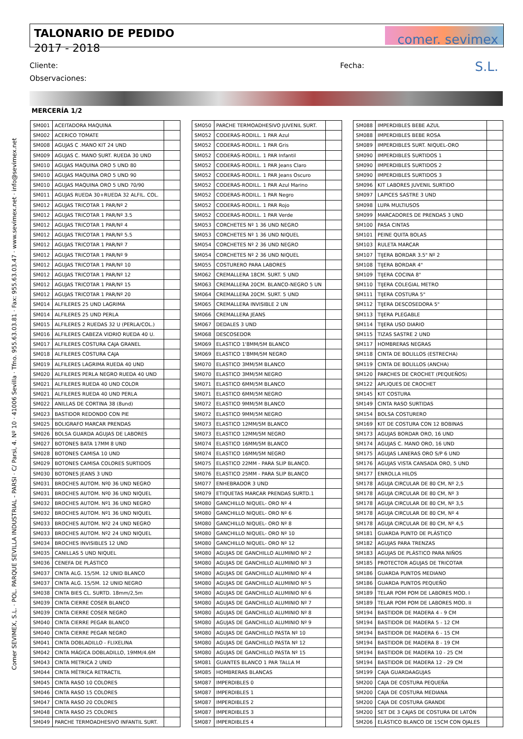Comer SEVIMEX, S.L. · POL. PARQUE SEVILLA INDUSTRIAL - PARSI · C/ Parsi, 4. Nº 10 · 41006 Sevilla · Tfno. 955.63.03.81 · Fax: 955.63.03.47 · www.sevimex.net · info@sevimex.net
TALONARIO DE PEDIDO
2017 - 2018
comer. sevimex S.L.
Cliente: Fecha:
Observaciones:
MERCERÍA 1/2
| SM001 | ACEITADORA MAQUINA | |
| SM002 | ACERICO TOMATE | |
| SM008 | AGUJAS C .MANO KIT 24 UND | |
| SM009 | AGUJAS C. MANO SURT. RUEDA 30 UND | |
| SM010 | AGUJAS MAQUINA ORO 5 UND 80 | |
| SM010 | AGUJAS MAQUINA ORO 5 UND 90 | |
| SM010 | AGUJAS MAQUINA ORO 5 UND 70/90 | |
| SM011 | AGUJAS RUEDA 30+RUEDA 32 ALFIL. COL. | |
| SM012 | AGUJAS TRICOTAR 1 PAR/Nº 2 | |
| SM012 | AGUJAS TRICOTAR 1 PAR/Nº 3.5 | |
| SM012 | AGUJAS TRICOTAR 1 PAR/Nº 4 | |
| SM012 | AGUJAS TRICOTAR 1 PAR/Nº 5.5 | |
| SM012 | AGUJAS TRICOTAR 1 PAR/Nº 7 | |
| SM012 | AGUJAS TRICOTAR 1 PAR/Nº 9 | |
| SM012 | AGUJAS TRICOTAR 1 PAR/Nº 10 | |
| SM012 | AGUJAS TRICOTAR 1 PAR/Nº 12 | |
| SM012 | AGUJAS TRICOTAR 1 PAR/Nº 15 | |
| SM012 | AGUJAS TRICOTAR 1 PAR/Nº 20 | |
| SM014 | ALFILERES 25 UND LAGRIMA | |
| SM014 | ALFILERES 25 UND PERLA | |
| SM015 | ALFILERES 2 RUEDAS 32 U (PERLA/COL.) | |
| SM016 | ALFILERES CABEZA VIDRIO RUEDA 40 U. | |
| SM017 | ALFILERES COSTURA CAJA GRANEL | |
| SM018 | ALFILERES COSTURA CAJA | |
| SM019 | ALFILERES LAGRIMA RUEDA 40 UND | |
| SM020 | ALFILERES PERLA NEGRO RUEDA 40 UND | |
| SM021 | ALFILERES RUEDA 40 UND COLOR | |
| SM021 | ALFILERES RUEDA 40 UND PERLA | |
| SM022 | ANILLAS DE CORTINA 38 (8und) | |
| SM023 | BASTIDOR REDONDO CON PIE | |
| SM025 | BOLIGRAFO MARCAR PRENDAS | |
| SM026 | BOLSA GUARDA AGUJAS DE LABORES | |
| SM027 | BOTONES BATA 17MM 8 UND | |
| SM028 | BOTONES CAMISA 10 UND | |
| SM029 | BOTONES CAMISA COLORES SURTIDOS | |
| SM030 | BOTONES JEANS 3 UND | |
| SM031 | BROCHES AUTOM. Nº0 36 UND NEGRO | |
| SM031 | BROCHES AUTOM. Nº0 36 UND NIQUEL | |
| SM032 | BROCHES AUTOM. Nº1 36 UND NEGRO | |
| SM032 | BROCHES AUTOM. Nº1 36 UND NIQUEL | |
| SM033 | BROCHES AUTOM. Nº2 24 UND NEGRO | |
| SM033 | BROCHES AUTOM. Nº2 24 UND NIQUEL | |
| SM034 | BROCHES INVISIBLES 12 UND | |
| SM035 | CANILLAS 5 UND NIQUEL | |
| SM036 | CENEFA DE PLÁSTICO | |
| SM037 | CINTA ALG. 15/5M. 12 UNID BLANCO | |
| SM037 | CINTA ALG. 15/5M. 12 UNID NEGRO | |
| SM038 | CINTA BIES CL. SURTD. 18mm/2,5m | |
| SM039 | CINTA CIERRE COSER BLANCO | |
| SM039 | CINTA CIERRE COSER NEGRO | |
| SM040 | CINTA CIERRE PEGAR BLANCO | |
| SM040 | CINTA CIERRE PEGAR NEGRO | |
| SM041 | CINTA DOBLADILLO - FLIXELINA | |
| SM042 | CINTA MÁGICA DOBLADILLO, 19MM/4.6M | |
| SM043 | CINTA METRICA 2 UNID | |
| SM044 | CINTA MÉTRICA RETRACTIL | |
| SM045 | CINTA RASO 10 COLORES | |
| SM046 | CINTA RASO 15 COLORES | |
| SM047 | CINTA RASO 20 COLORES | |
| SM048 | CINTA RASO 25 COLORES | |
| SM049 | PARCHE TERMOADHESIVO INFANTIL SURT. | |
| SM050 | PARCHE TERMOADHESIVO JUVENIL SURT. | |
| SM052 | CODERAS-RODILL. 1 PAR Azul | |
| SM052 | CODERAS-RODILL. 1 PAR Gris | |
| SM052 | CODERAS-RODILL. 1 PAR Infantil | |
| SM052 | CODERAS-RODILL. 1 PAR Jeans Claro | |
| SM052 | CODERAS-RODILL. 1 PAR Jeans Oscuro | |
| SM052 | CODERAS-RODILL. 1 PAR Azul Marino | |
| SM052 | CODERAS-RODILL. 1 PAR Negro | |
| SM052 | CODERAS-RODILL. 1 PAR Rojo | |
| SM052 | CODERAS-RODILL. 1 PAR Verde | |
| SM053 | CORCHETES Nº 1 36 UND NEGRO | |
| SM053 | CORCHETES Nº 1 36 UND NIQUEL | |
| SM054 | CORCHETES Nº 2 36 UND NEGRO | |
| SM054 | CORCHETES Nº 2 36 UND NIQUEL | |
| SM055 | COSTURERO PARA LABORES | |
| SM062 | CREMALLERA 18CM. SURT. 5 UND | |
| SM063 | CREMALLERA 20CM. BLANCO-NEGRO 5 UN | |
| SM064 | CREMALLERA 20CM. SURT. 5 UND | |
| SM065 | CREMALLERA INVISIBLE 2 UN | |
| SM066 | CREMALLERA JEANS | |
| SM067 | DEDALES 3 UND | |
| SM068 | DESCOSEDOR | |
| SM069 | ELASTICO 1'8MM/5M BLANCO | |
| SM069 | ELASTICO 1'8MM/5M NEGRO | |
| SM070 | ELASTICO 3MM/5M BLANCO | |
| SM070 | ELASTICO 3MM/5M NEGRO | |
| SM071 | ELASTICO 6MM/5M BLANCO | |
| SM071 | ELASTICO 6MM/5M NEGRO | |
| SM072 | ELASTICO 9MM/5M BLANCO | |
| SM072 | ELASTICO 9MM/5M NEGRO | |
| SM073 | ELASTICO 12MM/5M BLANCO | |
| SM073 | ELASTICO 12MM/5M NEGRO | |
| SM074 | ELASTICO 16MM/5M BLANCO | |
| SM074 | ELASTICO 16MM/5M NEGRO | |
| SM075 | ELASTICO 22MM - PARA SLIP BLANCO. | |
| SM076 | ELASTICO 25MM - PARA SLIP BLANCO | |
| SM077 | ENHEBRADOR 3 UND | |
| SM079 | ETIQUETAS MARCAR PRENDAS SURTD.1 | |
| SM080 | GANCHILLO NIQUEL- ORO Nº 4 | |
| SM080 | GANCHILLO NIQUEL- ORO Nº 6 | |
| SM080 | GANCHILLO NIQUEL- ORO Nº 8 | |
| SM080 | GANCHILLO NIQUEL- ORO Nº 10 | |
| SM080 | GANCHILLO NIQUEL- ORO Nº 12 | |
| SM080 | AGUJAS DE GANCHILLO ALUMINIO Nº 2 | |
| SM080 | AGUJAS DE GANCHILLO ALUMINIO Nº 3 | |
| SM080 | AGUJAS DE GANCHILLO ALUMINIO Nº 4 | |
| SM080 | AGUJAS DE GANCHILLO ALUMINIO Nº 5 | |
| SM080 | AGUJAS DE GANCHILLO ALUMINIO Nº 6 | |
| SM080 | AGUJAS DE GANCHILLO ALUMINIO Nº 7 | |
| SM080 | AGUJAS DE GANCHILLO ALUMINIO Nº 8 | |
| SM080 | AGUJAS DE GANCHILLO ALUMINIO Nº 9 | |
| SM080 | AGUJAS DE GANCHILLO PASTA Nº 10 | |
| SM080 | AGUJAS DE GANCHILLO PASTA Nº 12 | |
| SM080 | AGUJAS DE GANCHILLO PASTA Nº 15 | |
| SM081 | GUANTES BLANCO 1 PAR TALLA M | |
| SM085 | HOMBRERAS BLANCAS | |
| SM087 | IMPERDIBLES 0 | |
| SM087 | IMPERDIBLES 1 | |
| SM087 | IMPERDIBLES 2 | |
| SM087 | IMPERDIBLES 3 | |
| SM087 | IMPERDIBLES 4 | |
| SM088 | IMPERDIBLES BEBE AZUL | |
| SM088 | IMPERDIBLES BEBE ROSA | |
| SM089 | IMPERDIBLES SURT. NIQUEL-ORO | |
| SM090 | IMPERDIBLES SURTIDOS 1 | |
| SM090 | IMPERDIBLES SURTIDOS 2 | |
| SM090 | IMPERDIBLES SURTIDOS 3 | |
| SM096 | KIT LABORES JUVENIL SURTIDO | |
| SM097 | LAPICES SASTRE 3 UND | |
| SM098 | LUPA MULTIUSOS | |
| SM099 | MARCADORES DE PRENDAS 3 UND | |
| SM100 | PASA CINTAS | |
| SM101 | PEINE QUITA BOLAS | |
| SM103 | RULETA MARCAR | |
| SM107 | TIJERA BORDAR 3.5" Nº 2 | |
| SM108 | TIJERA BORDAR 4" | |
| SM109 | TIJERA COCINA 8" | |
| SM110 | TIJERA COLEGIAL METRO | |
| SM111 | TIJERA COSTURA 5" | |
| SM112 | TIJERA DESCOSEDORA 5" | |
| SM113 | TIJERA PLEGABLE | |
| SM114 | TIJERA USO DIARIO | |
| SM115 | TIZAS SASTRE 2 UND | |
| SM117 | HOMBRERAS NEGRAS | |
| SM118 | CINTA DE BOLILLOS (ESTRECHA) | |
| SM119 | CINTA DE BOLILLOS (ANCHA) | |
| SM120 | PARCHES DE CROCHET (PEQUEÑOS) | |
| SM122 | APLIQUES DE CROCHET | |
| SM145 | KIT COSTURA | |
| SM149 | CINTA RASO SURTIDAS | |
| SM154 | BOLSA COSTURERO | |
| SM169 | KIT DE COSTURA CON 12 BOBINAS | |
| SM173 | AGUJAS BORDAR ORO, 16 UND | |
| SM174 | AGUJAS C. MANO ORO, 16 UND | |
| SM175 | AGUJAS LANERAS ORO S/P 6 UND | |
| SM176 | AGUJAS VISTA CANSADA ORO, 5 UND | |
| SM177 | ENROLLA HILOS | |
| SM178 | AGUJA CIRCULAR DE 80 CM, Nº 2,5 | |
| SM178 | AGUJA CIRCULAR DE 80 CM, Nº 3 | |
| SM178 | AGUJA CIRCULAR DE 80 CM, Nº 3,5 | |
| SM178 | AGUJA CIRCULAR DE 80 CM, Nº 4 | |
| SM178 | AGUJA CIRCULAR DE 80 CM, Nº 4,5 | |
| SM181 | GUARDA PUNTO DE PLÁSTICO | |
| SM182 | AGUJAS PARA TRENZAS | |
| SM183 | AGUJAS DE PLÁSTICO PARA NIÑOS | |
| SM185 | PROTECTOR AGUJAS DE TRICOTAR | |
| SM186 | GUARDA PUNTOS MEDIANO | |
| SM186 | GUARDA PUNTOS PEQUEÑO | |
| SM189 | TELAR POM POM DE LABORES MOD. I | |
| SM189 | TELAR POM POM DE LABORES MOD. II | |
| SM194 | BASTIDOR DE MADERA 4 - 9 CM | |
| SM194 | BASTIDOR DE MADERA 5 - 12 CM | |
| SM194 | BASTIDOR DE MADERA 6 - 15 CM | |
| SM194 | BASTIDOR DE MADERA 8 - 19 CM | |
| SM194 | BASTIDOR DE MADERA 10 - 25 CM | |
| SM194 | BASTIDOR DE MADERA 12 - 29 CM | |
| SM199 | CAJA GUARDAAGUJAS | |
| SM200 | CAJA DE COSTURA PEQUEÑA | |
| SM200 | CAJA DE COSTURA MEDIANA | |
| SM200 | CAJA DE COSTURA GRANDE | |
| SM200 | SET DE 3 CAJAS DE COSTURA DE LATÓN | |
| SM206 | ELÁSTICO BLANCO DE 15CM CON OJALES | |